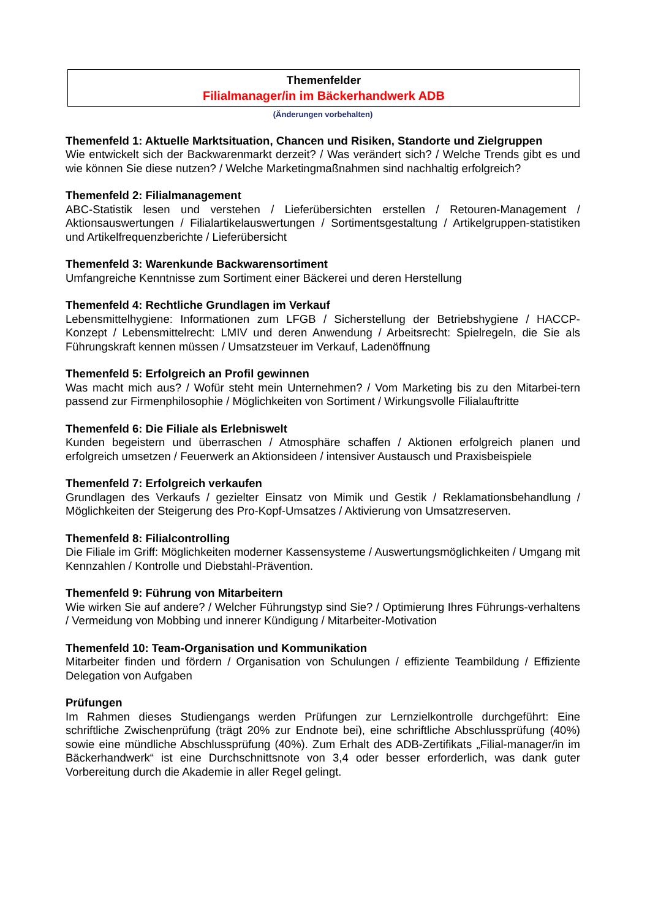Themenfelder
Filialmanager/in im Bäckerhandwerk ADB
(Änderungen vorbehalten)
Themenfeld 1: Aktuelle Marktsituation, Chancen und Risiken, Standorte und Zielgruppen
Wie entwickelt sich der Backwarenmarkt derzeit? / Was verändert sich? / Welche Trends gibt es und wie können Sie diese nutzen? / Welche Marketingmaßnahmen sind nachhaltig erfolgreich?
Themenfeld 2: Filialmanagement
ABC-Statistik lesen und verstehen / Lieferübersichten erstellen / Retouren-Management / Aktionsauswertungen / Filialartikelauswertungen / Sortimentsgestaltung / Artikelgruppen-statistiken und Artikelfrequenzberichte / Lieferübersicht
Themenfeld 3: Warenkunde Backwarensortiment
Umfangreiche Kenntnisse zum Sortiment einer Bäckerei und deren Herstellung
Themenfeld 4: Rechtliche Grundlagen im Verkauf
Lebensmittelhygiene: Informationen zum LFGB / Sicherstellung der Betriebshygiene / HACCP-Konzept / Lebensmittelrecht: LMIV und deren Anwendung / Arbeitsrecht: Spielregeln, die Sie als Führungskraft kennen müssen / Umsatzsteuer im Verkauf, Ladenöffnung
Themenfeld 5: Erfolgreich an Profil gewinnen
Was macht mich aus? / Wofür steht mein Unternehmen? / Vom Marketing bis zu den Mitarbei-tern passend zur Firmenphilosophie / Möglichkeiten von Sortiment / Wirkungsvolle Filialauftritte
Themenfeld 6: Die Filiale als Erlebniswelt
Kunden begeistern und überraschen / Atmosphäre schaffen / Aktionen erfolgreich planen und erfolgreich umsetzen / Feuerwerk an Aktionsideen / intensiver Austausch und Praxisbeispiele
Themenfeld 7: Erfolgreich verkaufen
Grundlagen des Verkaufs / gezielter Einsatz von Mimik und Gestik / Reklamationsbehandlung / Möglichkeiten der Steigerung des Pro-Kopf-Umsatzes / Aktivierung von Umsatzreserven.
Themenfeld 8: Filialcontrolling
Die Filiale im Griff: Möglichkeiten moderner Kassensysteme / Auswertungsmöglichkeiten / Umgang mit Kennzahlen / Kontrolle und Diebstahl-Prävention.
Themenfeld 9: Führung von Mitarbeitern
Wie wirken Sie auf andere? / Welcher Führungstyp sind Sie? / Optimierung Ihres Führungs-verhaltens / Vermeidung von Mobbing und innerer Kündigung / Mitarbeiter-Motivation
Themenfeld 10: Team-Organisation und Kommunikation
Mitarbeiter finden und fördern / Organisation von Schulungen / effiziente Teambildung / Effiziente Delegation von Aufgaben
Prüfungen
Im Rahmen dieses Studiengangs werden Prüfungen zur Lernzielkontrolle durchgeführt: Eine schriftliche Zwischenprüfung (trägt 20% zur Endnote bei), eine schriftliche Abschlussprüfung (40%) sowie eine mündliche Abschlussprüfung (40%). Zum Erhalt des ADB-Zertifikats „Filial-manager/in im Bäckerhandwerk“ ist eine Durchschnittsnote von 3,4 oder besser erforderlich, was dank guter Vorbereitung durch die Akademie in aller Regel gelingt.